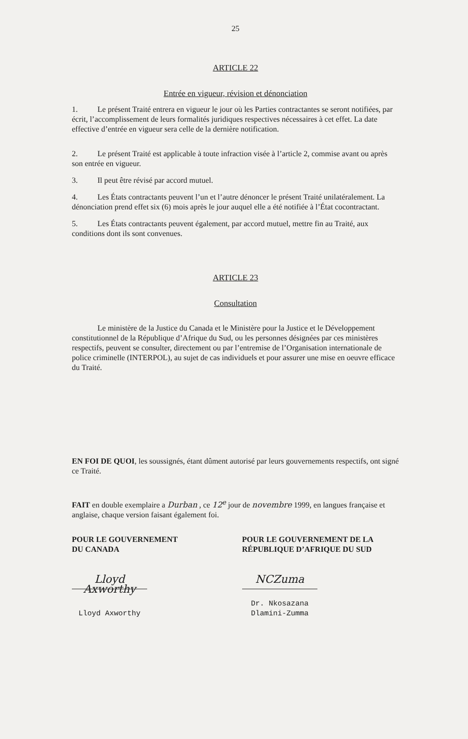25
ARTICLE 22
Entrée en vigueur, révision et dénonciation
1. Le présent Traité entrera en vigueur le jour où les Parties contractantes se seront notifiées, par écrit, l’accomplissement de leurs formalités juridiques respectives nécessaires à cet effet. La date effective d’entrée en vigueur sera celle de la dernière notification.
2. Le présent Traité est applicable à toute infraction visée à l’article 2, commise avant ou après son entrée en vigueur.
3. Il peut être révisé par accord mutuel.
4. Les États contractants peuvent l’un et l’autre dénoncer le présent Traité unilatéralement. La dénonciation prend effet six (6) mois après le jour auquel elle a été notifiée à l’État cocontractant.
5. Les États contractants peuvent également, par accord mutuel, mettre fin au Traité, aux conditions dont ils sont convenues.
ARTICLE 23
Consultation
Le ministère de la Justice du Canada et le Ministère pour la Justice et le Développement constitutionnel de la République d’Afrique du Sud, ou les personnes désignées par ces ministères respectifs, peuvent se consulter, directement ou par l’entremise de l’Organisation internationale de police criminelle (INTERPOL), au sujet de cas individuels et pour assurer une mise en oeuvre efficace du Traité.
EN FOI DE QUOI, les soussignés, étant dûment autorisé par leurs gouvernements respectifs, ont signé ce Traité.
FAIT en double exemplaire a Durban , ce 12<sup>e</sup> jour de novembre 1999, en langues française et anglaise, chaque version faisant également foi.
POUR LE GOUVERNEMENT
DU CANADA
Lloyd Axworthy
Lloyd Axworthy
POUR LE GOUVERNEMENT DE LA
RÉPUBLIQUE D’AFRIQUE DU SUD
NCZuma
Dr. Nkosazana Dlamini-Zumma